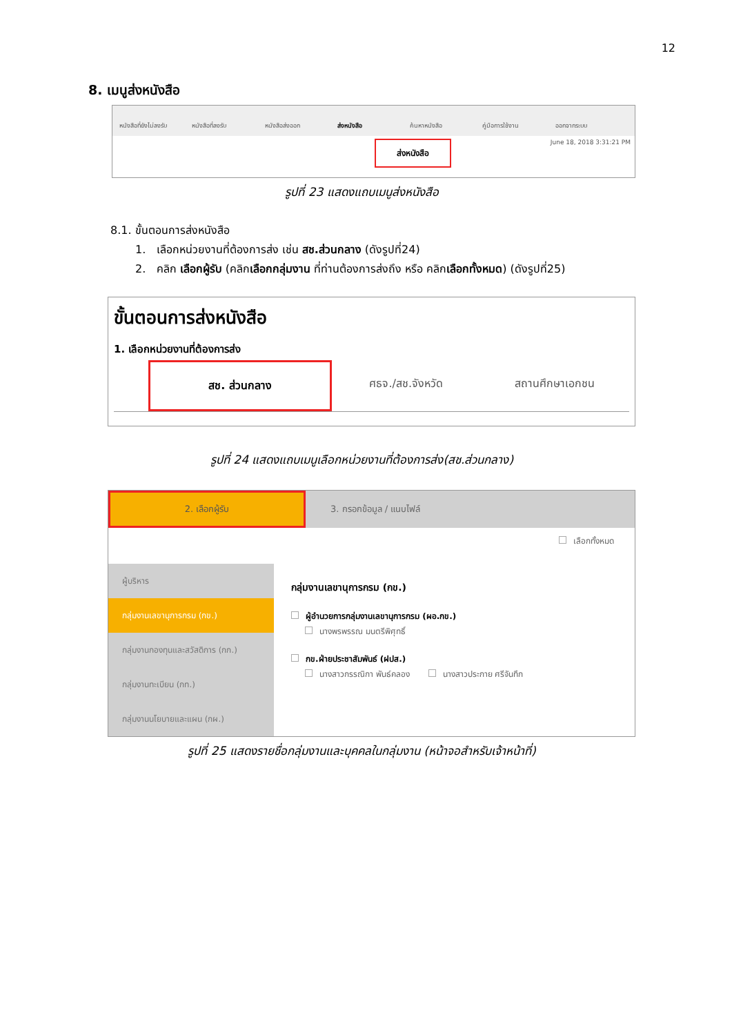12
8. เมนูส่งหนังสือ
หนังสือที่ยังไม่ลงรับ หนังสือที่ลงรับ หนังสือส่งออก ส่งหนังสือ ค้นหาหนังสือ คู่มือการใช้งาน ออกจากระบบ
June 18, 2018 3:31:21 PM
ส่งหนังสือ
รูปที่ 23 แสดงแถบเมนูส่งหนังสือ
8.1. ขั้นตอนการส่งหนังสือ
1. เลือกหน่วยงานที่ต้องการส่ง เช่น สช.ส่วนกลาง (ดังรูปที่24)
2. คลิก เลือกผู้รับ (คลิกเลือกกลุ่มงาน ที่ท่านต้องการส่งถึง หรือ คลิกเลือกทั้งหมด) (ดังรูปที่25)
ขั้นตอนการส่งหนังสือ
1. เลือกหน่วยงานที่ต้องการส่ง
สช. ส่วนกลาง ศธจ./สช.จังหวัด สถานศึกษาเอกชน
รูปที่ 24 แสดงแถบเมนูเลือกหน่วยงานที่ต้องการส่ง(สช.ส่วนกลาง)
2. เลือกผู้รับ
3. กรอกข้อมูล / แนบไฟล์
เลือกทั้งหมด
ผู้บริหาร
กลุ่มงานเลขานุการกรม (กข.)
กลุ่มงานกองทุนและสวัสดิการ (กก.)
กลุ่มงานทะเบียน (กท.)
กลุ่มงานนโยบายและแผน (กผ.)
กลุ่มงานเลขานุการกรม (กข.)
ผู้อำนวยการกลุ่มงานเลขานุการกรม (ผอ.กข.)
นางพรพรรณ มนตรีพิศุทธิ์
กข.ฝ่ายประชาสัมพันธ์ (ฝปส.)
นางสาวกรรณิกา พันธ์คลอง นางสาวประกาย ศรีจันทึก
รูปที่ 25 แสดงรายชื่อกลุ่มงานและบุคคลในกลุ่มงาน (หน้าจอสำหรับเจ้าหน้าที่)